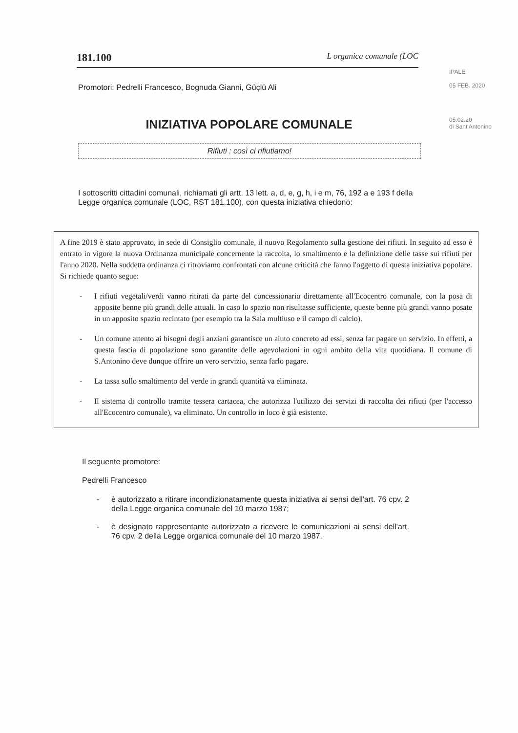181.100 L organica comunale (LOC
IPALE
05 FEB. 2020
05.02.20
di Sant'Antonino
Promotori: Pedrelli Francesco, Bognuda Gianni, Güçlü Ali
INIZIATIVA POPOLARE COMUNALE
Rifiuti : così ci rifiutiamo!
I sottoscritti cittadini comunali, richiamati gli artt. 13 lett. a, d, e, g, h, i e m, 76, 192 a e 193 f della Legge organica comunale (LOC, RST 181.100), con questa iniziativa chiedono:
A fine 2019 è stato approvato, in sede di Consiglio comunale, il nuovo Regolamento sulla gestione dei rifiuti. In seguito ad esso è entrato in vigore la nuova Ordinanza municipale concernente la raccolta, lo smaltimento e la definizione delle tasse sui rifiuti per l'anno 2020. Nella suddetta ordinanza ci ritroviamo confrontati con alcune criticità che fanno l'oggetto di questa iniziativa popolare. Si richiede quanto segue:
- I rifiuti vegetali/verdi vanno ritirati da parte del concessionario direttamente all'Ecocentro comunale, con la posa di apposite benne più grandi delle attuali. In caso lo spazio non risultasse sufficiente, queste benne più grandi vanno posate in un apposito spazio recintato (per esempio tra la Sala multiuso e il campo di calcio).
- Un comune attento ai bisogni degli anziani garantisce un aiuto concreto ad essi, senza far pagare un servizio. In effetti, a questa fascia di popolazione sono garantite delle agevolazioni in ogni ambito della vita quotidiana. Il comune di S.Antonino deve dunque offrire un vero servizio, senza farlo pagare.
- La tassa sullo smaltimento del verde in grandi quantità va eliminata.
- Il sistema di controllo tramite tessera cartacea, che autorizza l'utilizzo dei servizi di raccolta dei rifiuti (per l'accesso all'Ecocentro comunale), va eliminato. Un controllo in loco è già esistente.
Il seguente promotore:
Pedrelli Francesco
- è autorizzato a ritirare incondizionatamente questa iniziativa ai sensi dell'art. 76 cpv. 2 della Legge organica comunale del 10 marzo 1987;
- è designato rappresentante autorizzato a ricevere le comunicazioni ai sensi dell'art. 76 cpv. 2 della Legge organica comunale del 10 marzo 1987.